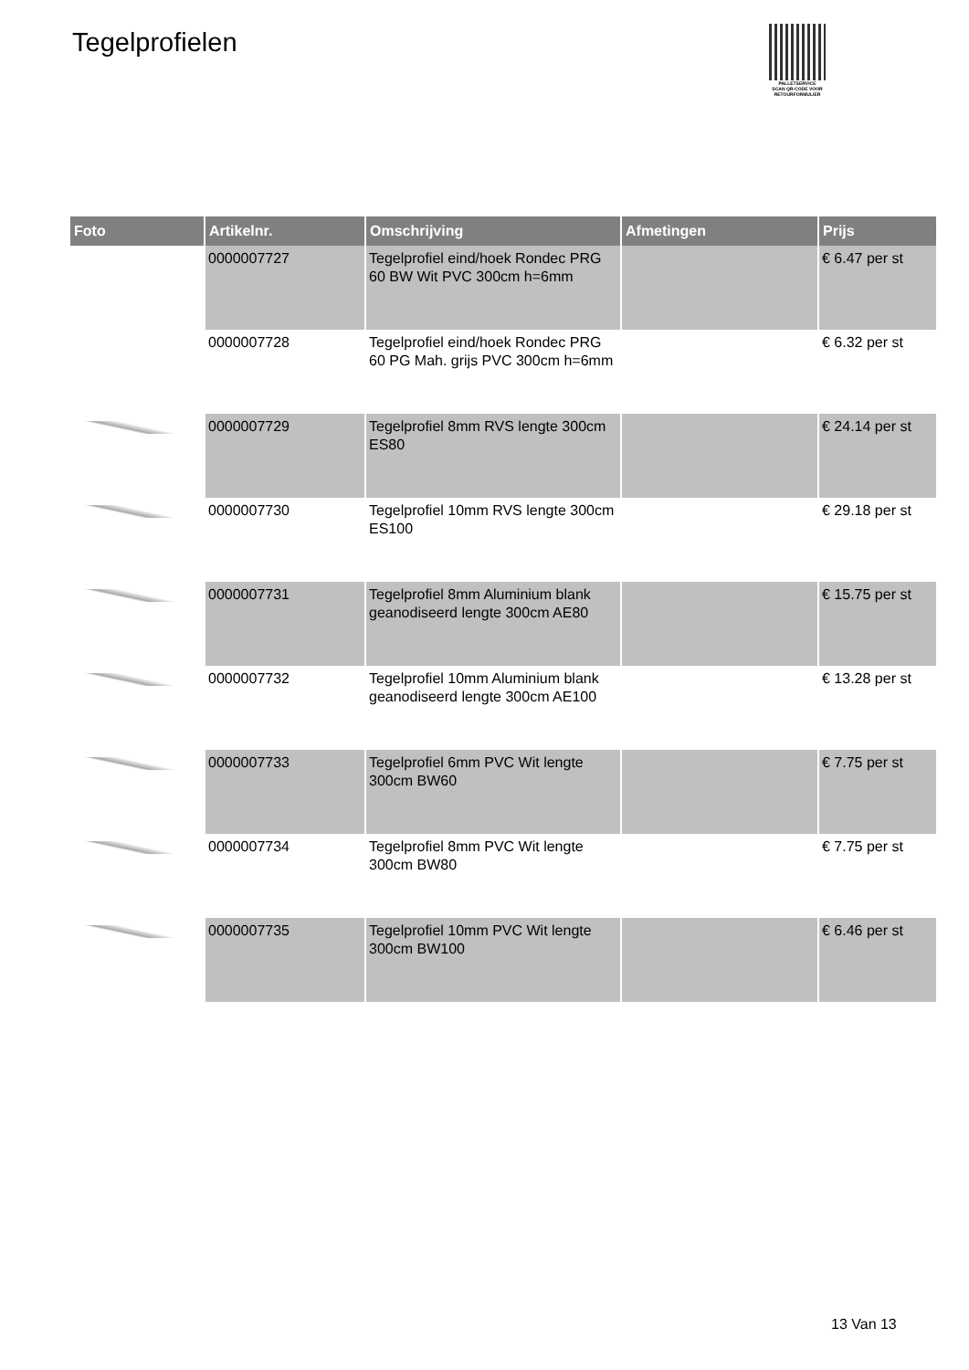Tegelprofielen
PALLETSERVICE
SCAN QR-CODE VOOR
RETOURFORMULIER
| Foto | Artikelnr. | Omschrijving | Afmetingen | Prijs |
| --- | --- | --- | --- | --- |
| | 0000007727 | Tegelprofiel eind/hoek Rondec PRG 60 BW Wit PVC 300cm h=6mm | | € 6.47 per st |
| | 0000007728 | Tegelprofiel eind/hoek Rondec PRG 60 PG Mah. grijs PVC 300cm h=6mm | | € 6.32 per st |
| | 0000007729 | Tegelprofiel 8mm RVS lengte 300cm ES80 | | € 24.14 per st |
| | 0000007730 | Tegelprofiel 10mm RVS lengte 300cm ES100 | | € 29.18 per st |
| | 0000007731 | Tegelprofiel 8mm Aluminium blank geanodiseerd lengte 300cm AE80 | | € 15.75 per st |
| | 0000007732 | Tegelprofiel 10mm Aluminium blank geanodiseerd lengte 300cm AE100 | | € 13.28 per st |
| | 0000007733 | Tegelprofiel 6mm PVC Wit lengte 300cm BW60 | | € 7.75 per st |
| | 0000007734 | Tegelprofiel 8mm PVC Wit lengte 300cm BW80 | | € 7.75 per st |
| | 0000007735 | Tegelprofiel 10mm PVC Wit lengte 300cm BW100 | | € 6.46 per st |
13 Van 13